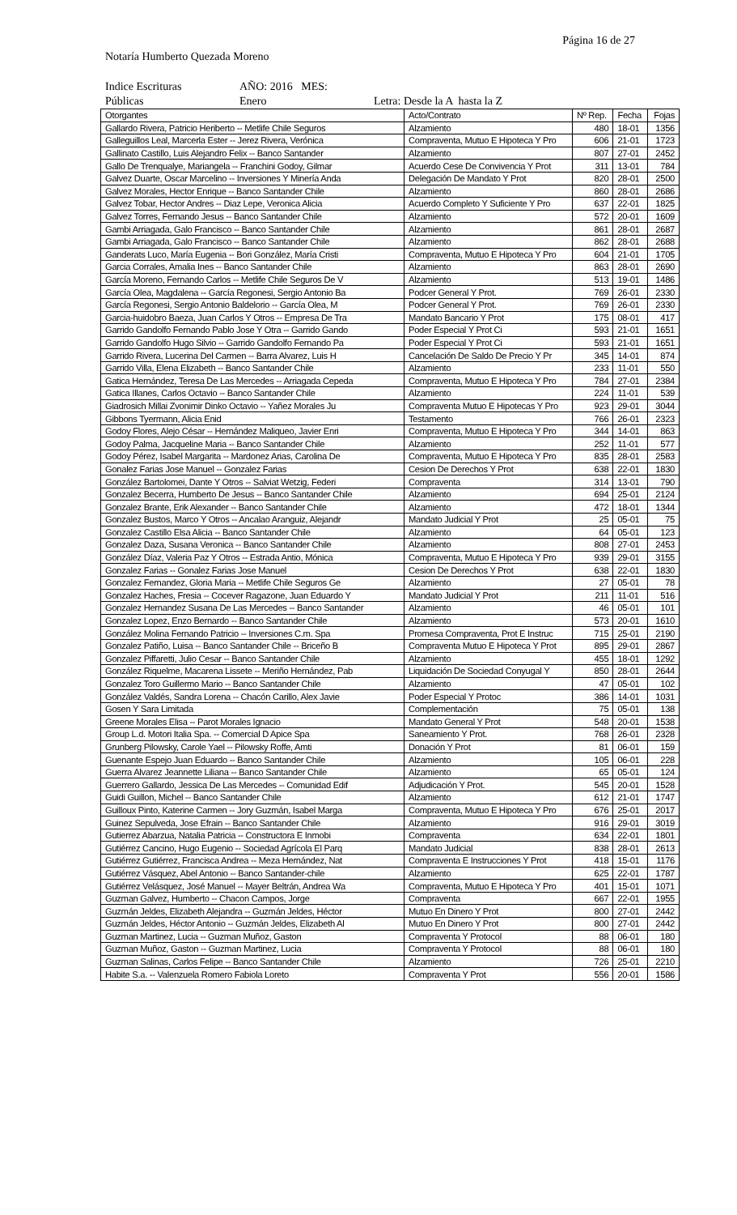Página 16 de 27
Notaría Humberto Quezada Moreno
Indice Escrituras
Públicas
AÑO: 2016 MES:
Enero
Letra: Desde la A hasta la Z
| Otorgantes | Acto/Contrato | Nº Rep. | Fecha | Fojas |
| --- | --- | --- | --- | --- |
| Gallardo Rivera, Patricio Heriberto -- Metlife Chile Seguros | Alzamiento | 480 | 18-01 | 1356 |
| Galleguillos Leal, Marcerla Ester -- Jerez Rivera, Verónica | Compraventa, Mutuo E Hipoteca Y Pro | 606 | 21-01 | 1723 |
| Gallinato Castillo, Luis Alejandro Felix -- Banco Santander | Alzamiento | 807 | 27-01 | 2452 |
| Gallo De Trenqualye, Mariangela -- Franchini Godoy, Gilmar | Acuerdo Cese De Convivencia Y Prot | 311 | 13-01 | 784 |
| Galvez Duarte, Oscar Marcelino -- Inversiones Y Minería Anda | Delegación De Mandato Y Prot | 820 | 28-01 | 2500 |
| Galvez Morales, Hector Enrique -- Banco Santander Chile | Alzamiento | 860 | 28-01 | 2686 |
| Galvez Tobar, Hector Andres -- Diaz Lepe, Veronica Alicia | Acuerdo Completo Y Suficiente Y Pro | 637 | 22-01 | 1825 |
| Galvez Torres, Fernando Jesus -- Banco Santander Chile | Alzamiento | 572 | 20-01 | 1609 |
| Gambi Arriagada, Galo Francisco -- Banco Santander Chile | Alzamiento | 861 | 28-01 | 2687 |
| Gambi Arriagada, Galo Francisco -- Banco Santander Chile | Alzamiento | 862 | 28-01 | 2688 |
| Ganderats Luco, María Eugenia -- Bori González, María Cristi | Compraventa, Mutuo E Hipoteca Y Pro | 604 | 21-01 | 1705 |
| Garcia Corrales, Amalia Ines -- Banco Santander Chile | Alzamiento | 863 | 28-01 | 2690 |
| García Moreno, Fernando Carlos -- Metlife Chile Seguros De V | Alzamiento | 513 | 19-01 | 1486 |
| García Olea, Magdalena -- García Regonesi, Sergio Antonio Ba | Podcer General Y Prot. | 769 | 26-01 | 2330 |
| García Regonesi, Sergio Antonio Baldelorio -- García Olea, M | Podcer General Y Prot. | 769 | 26-01 | 2330 |
| Garcia-huidobro Baeza, Juan Carlos Y Otros -- Empresa De Tra | Mandato Bancario Y Prot | 175 | 08-01 | 417 |
| Garrido Gandolfo Fernando Pablo Jose Y Otra -- Garrido Gando | Poder Especial Y Prot Ci | 593 | 21-01 | 1651 |
| Garrido Gandolfo Hugo Silvio -- Garrido Gandolfo Fernando Pa | Poder Especial Y Prot Ci | 593 | 21-01 | 1651 |
| Garrido Rivera, Lucerina Del Carmen -- Barra Alvarez, Luis H | Cancelación De Saldo De Precio Y Pr | 345 | 14-01 | 874 |
| Garrido Villa, Elena Elizabeth -- Banco Santander Chile | Alzamiento | 233 | 11-01 | 550 |
| Gatica Hernández, Teresa De Las Mercedes -- Arriagada Cepeda | Compraventa, Mutuo E Hipoteca Y Pro | 784 | 27-01 | 2384 |
| Gatica Illanes, Carlos Octavio -- Banco Santander Chile | Alzamiento | 224 | 11-01 | 539 |
| Giadrosich Millai Zvonimir Dinko Octavio -- Yañez Morales Ju | Compraventa Mutuo E Hipotecas Y Pro | 923 | 29-01 | 3044 |
| Gibbons Tyermann, Alicia Enid | Testamento | 766 | 26-01 | 2323 |
| Godoy Flores, Alejo César -- Hernández Maliqueo, Javier Enri | Compraventa, Mutuo E Hipoteca Y Pro | 344 | 14-01 | 863 |
| Godoy Palma, Jacqueline Maria -- Banco Santander Chile | Alzamiento | 252 | 11-01 | 577 |
| Godoy Pérez, Isabel Margarita -- Mardonez Arias, Carolina De | Compraventa, Mutuo E Hipoteca Y Pro | 835 | 28-01 | 2583 |
| Gonalez Farias Jose Manuel -- Gonzalez Farias | Cesion De Derechos Y Prot | 638 | 22-01 | 1830 |
| González Bartolomei, Dante Y Otros -- Salviat Wetzig, Federi | Compraventa | 314 | 13-01 | 790 |
| Gonzalez Becerra, Humberto De Jesus -- Banco Santander Chile | Alzamiento | 694 | 25-01 | 2124 |
| Gonzalez Brante, Erik Alexander -- Banco Santander Chile | Alzamiento | 472 | 18-01 | 1344 |
| Gonzalez Bustos, Marco Y Otros -- Ancalao Aranguiz, Alejandr | Mandato Judicial Y Prot | 25 | 05-01 | 75 |
| Gonzalez Castillo Elsa Alicia -- Banco Santander Chile | Alzamiento | 64 | 05-01 | 123 |
| Gonzalez Daza, Susana Veronica -- Banco Santander Chile | Alzamiento | 808 | 27-01 | 2453 |
| González Díaz, Valeria Paz Y Otros -- Estrada Antio, Mónica | Compraventa, Mutuo E Hipoteca Y Pro | 939 | 29-01 | 3155 |
| Gonzalez Farias -- Gonalez Farias Jose Manuel | Cesion De Derechos Y Prot | 638 | 22-01 | 1830 |
| Gonzalez Fernandez, Gloria Maria -- Metlife Chile Seguros Ge | Alzamiento | 27 | 05-01 | 78 |
| Gonzalez Haches, Fresia -- Cocever Ragazone, Juan Eduardo Y | Mandato Judicial Y Prot | 211 | 11-01 | 516 |
| Gonzalez Hernandez Susana De Las Mercedes -- Banco Santander | Alzamiento | 46 | 05-01 | 101 |
| Gonzalez Lopez, Enzo Bernardo -- Banco Santander Chile | Alzamiento | 573 | 20-01 | 1610 |
| González Molina Fernando Patricio -- Inversiones C.m. Spa | Promesa Compraventa, Prot E Instruc | 715 | 25-01 | 2190 |
| Gonzalez Patiño, Luisa -- Banco Santander Chile -- Briceño B | Compraventa Mutuo E Hipoteca Y Prot | 895 | 29-01 | 2867 |
| Gonzalez Piffaretti, Julio Cesar -- Banco Santander Chile | Alzamiento | 455 | 18-01 | 1292 |
| González Riquelme, Macarena Lissete -- Meriño Hernández, Pab | Liquidación De Sociedad Conyugal Y | 850 | 28-01 | 2644 |
| Gonzalez Toro Guillermo Mario -- Banco Santander Chile | Alzamiento | 47 | 05-01 | 102 |
| González Valdés, Sandra Lorena -- Chacón Carillo, Alex Javie | Poder Especial Y Protoc | 386 | 14-01 | 1031 |
| Gosen Y Sara Limitada | Complementación | 75 | 05-01 | 138 |
| Greene Morales Elisa -- Parot Morales Ignacio | Mandato General Y Prot | 548 | 20-01 | 1538 |
| Group L.d. Motori Italia Spa. -- Comercial D Apice Spa | Saneamiento Y Prot. | 768 | 26-01 | 2328 |
| Grunberg Pilowsky, Carole Yael -- Pilowsky Roffe, Amti | Donación Y Prot | 81 | 06-01 | 159 |
| Guenante Espejo Juan Eduardo -- Banco Santander Chile | Alzamiento | 105 | 06-01 | 228 |
| Guerra Alvarez Jeannette Liliana -- Banco Santander Chile | Alzamiento | 65 | 05-01 | 124 |
| Guerrero Gallardo, Jessica De Las Mercedes -- Comunidad Edif | Adjudicación Y Prot. | 545 | 20-01 | 1528 |
| Guidi Guillon, Michel -- Banco Santander Chile | Alzamiento | 612 | 21-01 | 1747 |
| Guilloux Pinto, Katerine Carmen -- Jory Guzmán, Isabel Marga | Compraventa, Mutuo E Hipoteca Y Pro | 676 | 25-01 | 2017 |
| Guinez Sepulveda, Jose Efrain -- Banco Santander Chile | Alzamiento | 916 | 29-01 | 3019 |
| Gutierrez Abarzua, Natalia Patricia -- Constructora E Inmobi | Compraventa | 634 | 22-01 | 1801 |
| Gutiérrez Cancino, Hugo Eugenio -- Sociedad Agrícola El Parq | Mandato Judicial | 838 | 28-01 | 2613 |
| Gutiérrez Gutiérrez, Francisca Andrea -- Meza Hernández, Nat | Compraventa E Instrucciones Y Prot | 418 | 15-01 | 1176 |
| Gutiérrez Vásquez, Abel Antonio -- Banco Santander-chile | Alzamiento | 625 | 22-01 | 1787 |
| Gutiérrez Velásquez, José Manuel -- Mayer Beltrán, Andrea Wa | Compraventa, Mutuo E Hipoteca Y Pro | 401 | 15-01 | 1071 |
| Guzman Galvez, Humberto -- Chacon Campos, Jorge | Compraventa | 667 | 22-01 | 1955 |
| Guzmán Jeldes, Elizabeth Alejandra -- Guzmán Jeldes, Héctor | Mutuo En Dinero Y Prot | 800 | 27-01 | 2442 |
| Guzmán Jeldes, Héctor Antonio -- Guzmán Jeldes, Elizabeth Al | Mutuo En Dinero Y Prot | 800 | 27-01 | 2442 |
| Guzman Martinez, Lucia -- Guzman Muñoz, Gaston | Compraventa Y Protocol | 88 | 06-01 | 180 |
| Guzman Muñoz, Gaston -- Guzman Martinez, Lucia | Compraventa Y Protocol | 88 | 06-01 | 180 |
| Guzman Salinas, Carlos Felipe -- Banco Santander Chile | Alzamiento | 726 | 25-01 | 2210 |
| Habite S.a. -- Valenzuela Romero Fabiola Loreto | Compraventa Y Prot | 556 | 20-01 | 1586 |